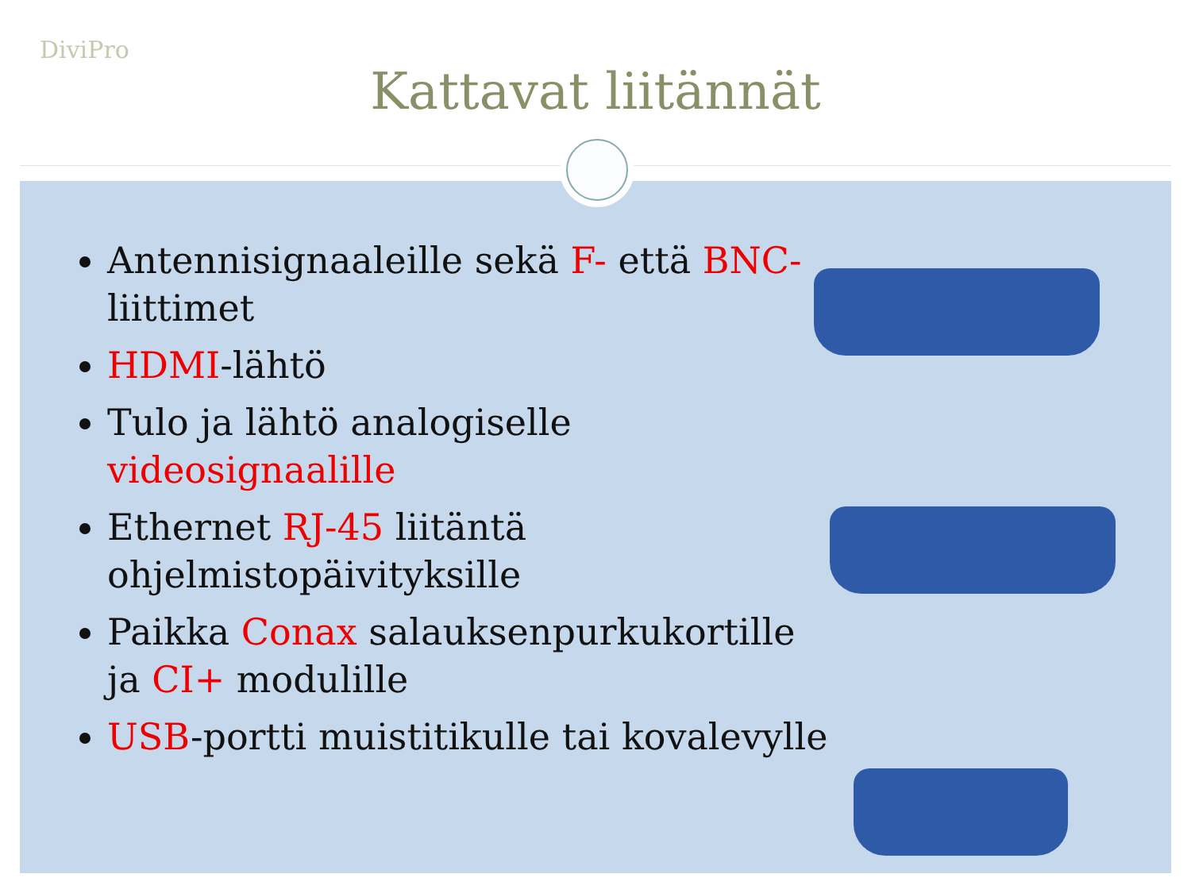DiviPro
Kattavat liitännät
Antennisignaaleille sekä F- että BNC- liittimet
HDMI-lähtö
Tulo ja lähtö analogiselle videosignaalille
Ethernet RJ-45 liitäntä ohjelmistopäivityksille
Paikka Conax salauksenpurkukortille ja CI+ modulille
USB-portti muistitikulle tai kovalevylle